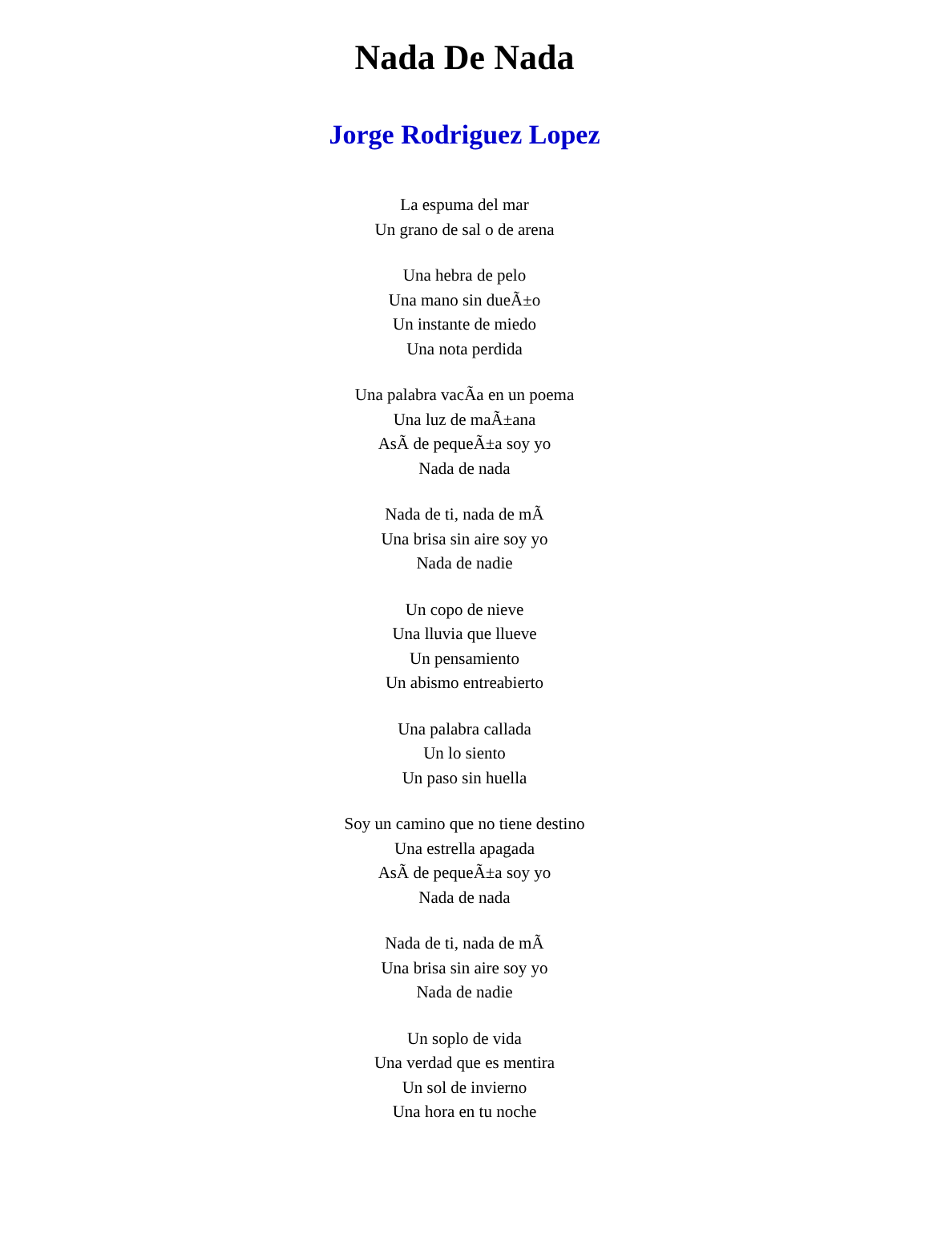Nada De Nada
Jorge Rodriguez Lopez
La espuma del mar
Un grano de sal o de arena
Una hebra de pelo
Una mano sin dueÃ±o
Un instante de miedo
Una nota perdida
Una palabra vacÃ­a en un poema
Una luz de maÃ±ana
AsÃ­ de pequeÃ±a soy yo
Nada de nada
Nada de ti, nada de mÃ­
Una brisa sin aire soy yo
Nada de nadie
Un copo de nieve
Una lluvia que llueve
Un pensamiento
Un abismo entreabierto
Una palabra callada
Un lo siento
Un paso sin huella
Soy un camino que no tiene destino
Una estrella apagada
AsÃ­ de pequeÃ±a soy yo
Nada de nada
Nada de ti, nada de mÃ­
Una brisa sin aire soy yo
Nada de nadie
Un soplo de vida
Una verdad que es mentira
Un sol de invierno
Una hora en tu noche